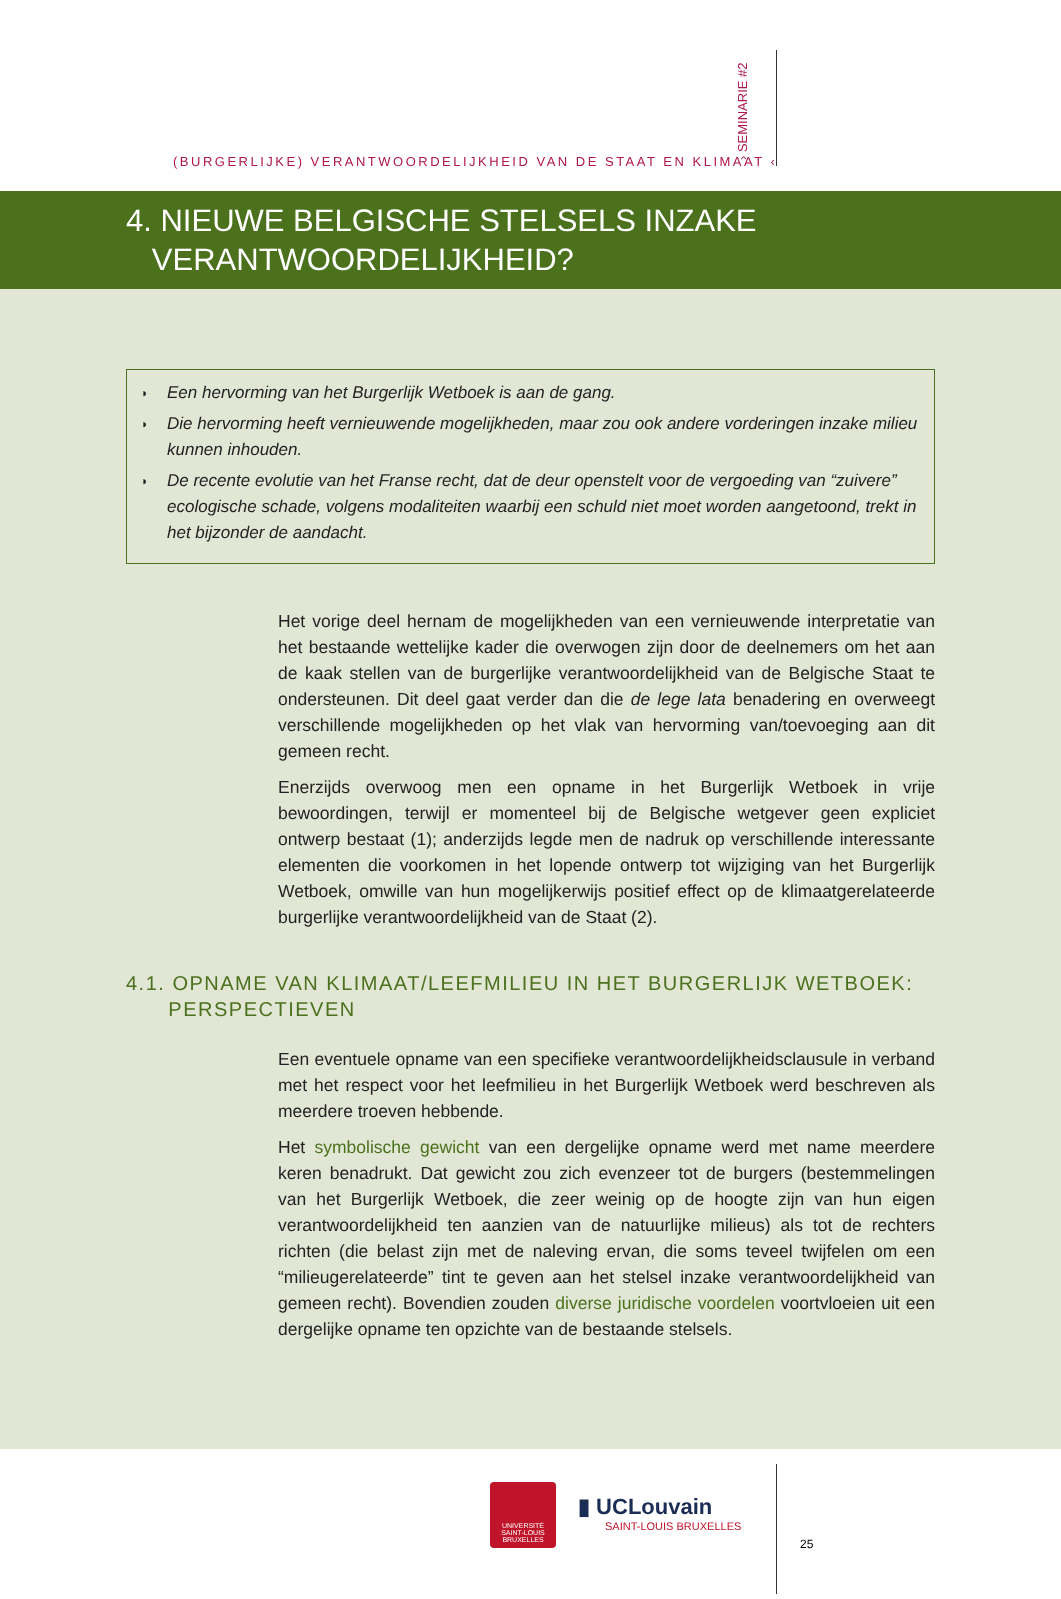(BURGERLIJKE) VERANTWOORDELIJKHEID VAN DE STAAT EN KLIMAAT ‹
› SEMINARIE #2
4. NIEUWE BELGISCHE STELSELS INZAKE
VERANTWOORDELIJKHEID?
◗ Een hervorming van het Burgerlijk Wetboek is aan de gang.
◗ Die hervorming heeft vernieuwende mogelijkheden, maar zou ook andere vorderingen inzake milieu kunnen inhouden.
◗ De recente evolutie van het Franse recht, dat de deur openstelt voor de vergoeding van “zuivere” ecologische schade, volgens modaliteiten waarbij een schuld niet moet worden aangetoond, trekt in het bijzonder de aandacht.
Het vorige deel hernam de mogelijkheden van een vernieuwende interpretatie van het bestaande wettelijke kader die overwogen zijn door de deelnemers om het aan de kaak stellen van de burgerlijke verantwoordelijkheid van de Belgische Staat te ondersteunen. Dit deel gaat verder dan die de lege lata benadering en overweegt verschillende mogelijk­heden op het vlak van hervorming van/toevoeging aan dit gemeen recht.
Enerzijds overwoog men een opname in het Burgerlijk Wetboek in vrije bewoordingen, terwijl er momenteel bij de Belgische wetgever geen expliciet ontwerp bestaat (1); ander­zijds legde men de nadruk op verschillende interessante elementen die voorkomen in het lopende ontwerp tot wijziging van het Burgerlijk Wetboek, omwille van hun mogelijker­wijs positief effect op de klimaatgerelateerde burgerlijke verantwoordelijkheid van de Staat (2).
4.1. OPNAME VAN KLIMAAT/LEEFMILIEU IN HET BURGERLIJK WETBOEK:
PERSPECTIEVEN
Een eventuele opname van een specifieke verantwoordelijkheidsclausule in verband met het respect voor het leefmilieu in het Burgerlijk Wetboek werd beschreven als meerdere troeven hebbende.
Het symbolische gewicht van een dergelijke opname werd met name meerdere keren benadrukt. Dat gewicht zou zich evenzeer tot de burgers (bestemmelingen van het Burger­lijk Wetboek, die zeer weinig op de hoogte zijn van hun eigen verantwoordelijkheid ten aanzien van de natuurlijke milieus) als tot de rechters richten (die belast zijn met de nale­ving ervan, die soms teveel twijfelen om een “milieugerelateerde” tint te geven aan het stelsel inzake verantwoordelijkheid van gemeen recht). Bovendien zouden diverse juridi­sche voordelen voortvloeien uit een dergelijke opname ten opzichte van de bestaande stelsels.
UNIVERSITÉ SAINT-LOUIS BRUXELLES
▮ UCLouvain
SAINT-LOUIS BRUXELLES
25